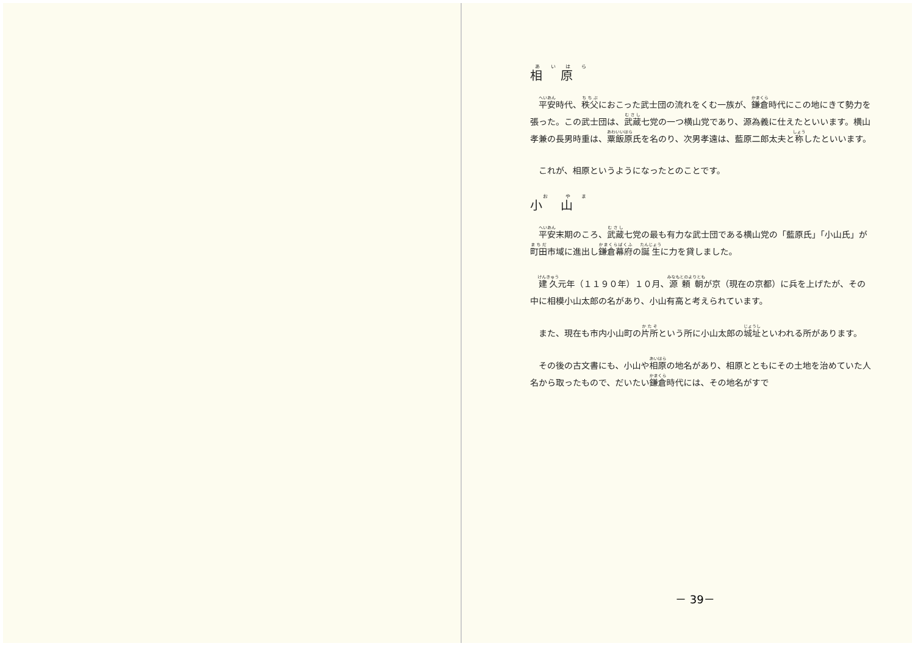相原
　平安時代、秩父におこった武士団の流れをくむ一族が、鎌倉時代にこの地にきて勢力を張った。この武士団は、武蔵七党の一つ横山党であり、源為義に仕えたといいます。横山孝兼の長男時重は、粟飯原氏を名のり、次男孝遠は、藍原二郎太夫と称したといいます。
　これが、相原というようになったとのことです。
小山
　平安末期のころ、武蔵七党の最も有力な武士団である横山党の「藍原氏」「小山氏」が町田市域に進出し鎌倉幕府の誕生に力を貸しました。
　建久元年（１１９０年）１０月、源頼朝が京（現在の京都）に兵を上げたが、その中に相模小山太郎の名があり、小山有高と考えられています。
　また、現在も市内小山町の片所という所に小山太郎の城址といわれる所があります。
　その後の古文書にも、小山や相原の地名があり、相原とともにその土地を治めていた人名から取ったもので、だいたい鎌倉時代には、その地名がすで
－ 39－